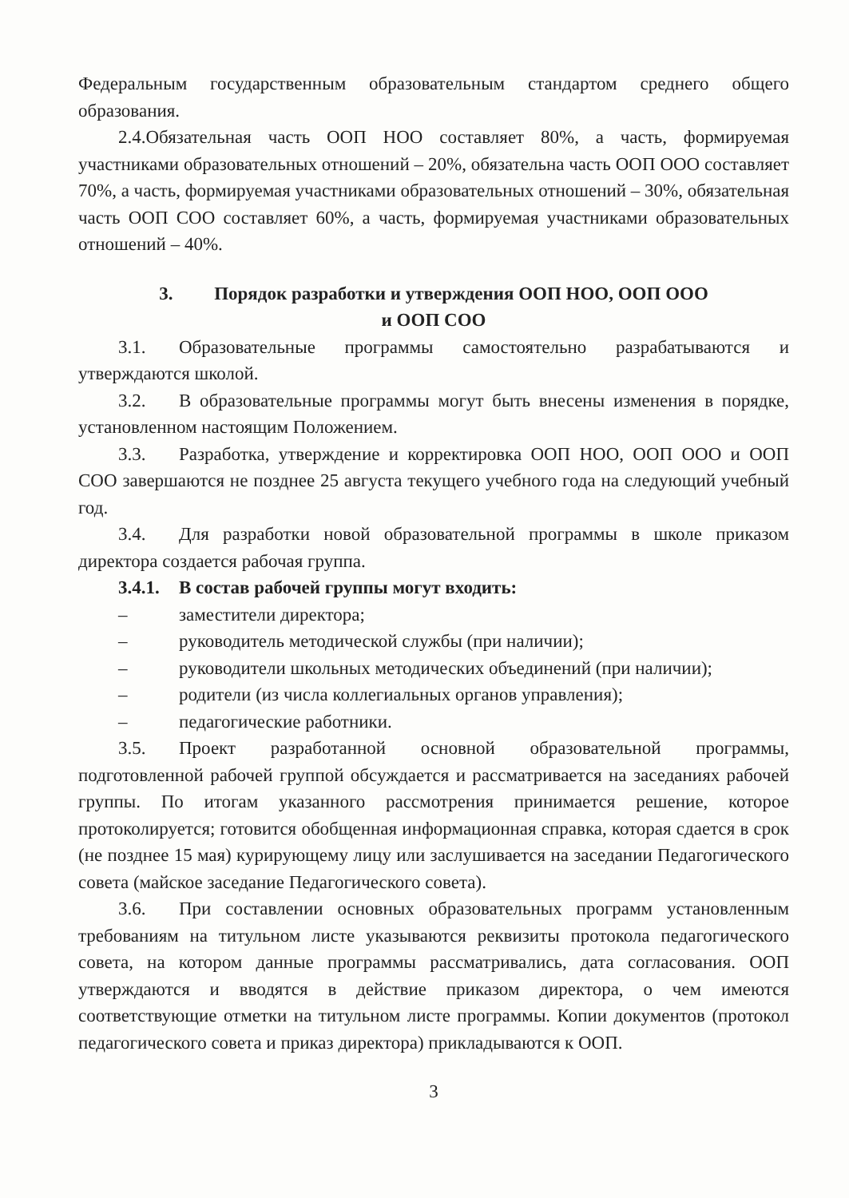Федеральным государственным образовательным стандартом среднего общего образования.
2.4.Обязательная часть ООП НОО составляет 80%, а часть, формируемая участниками образовательных отношений – 20%, обязательна часть ООП ООО составляет 70%, а часть, формируемая участниками образовательных отношений – 30%, обязательная часть ООП СОО составляет 60%, а часть, формируемая участниками образовательных отношений – 40%.
3. Порядок разработки и утверждения ООП НОО, ООП ООО
и ООП СОО
3.1. Образовательные программы самостоятельно разрабатываются и утверждаются школой.
3.2. В образовательные программы могут быть внесены изменения в порядке, установленном настоящим Положением.
3.3. Разработка, утверждение и корректировка ООП НОО, ООП ООО и ООП СОО завершаются не позднее 25 августа текущего учебного года на следующий учебный год.
3.4. Для разработки новой образовательной программы в школе приказом директора создается рабочая группа.
3.4.1. В состав рабочей группы могут входить:
– заместители директора;
– руководитель методической службы (при наличии);
– руководители школьных методических объединений (при наличии);
– родители (из числа коллегиальных органов управления);
– педагогические работники.
3.5. Проект разработанной основной образовательной программы, подготовленной рабочей группой обсуждается и рассматривается на заседаниях рабочей группы. По итогам указанного рассмотрения принимается решение, которое протоколируется; готовится обобщенная информационная справка, которая сдается в срок (не позднее 15 мая) курирующему лицу или заслушивается на заседании Педагогического совета (майское заседание Педагогического совета).
3.6. При составлении основных образовательных программ установленным требованиям на титульном листе указываются реквизиты протокола педагогического совета, на котором данные программы рассматривались, дата согласования. ООП утверждаются и вводятся в действие приказом директора, о чем имеются соответствующие отметки на титульном листе программы. Копии документов (протокол педагогического совета и приказ директора) прикладываются к ООП.
3